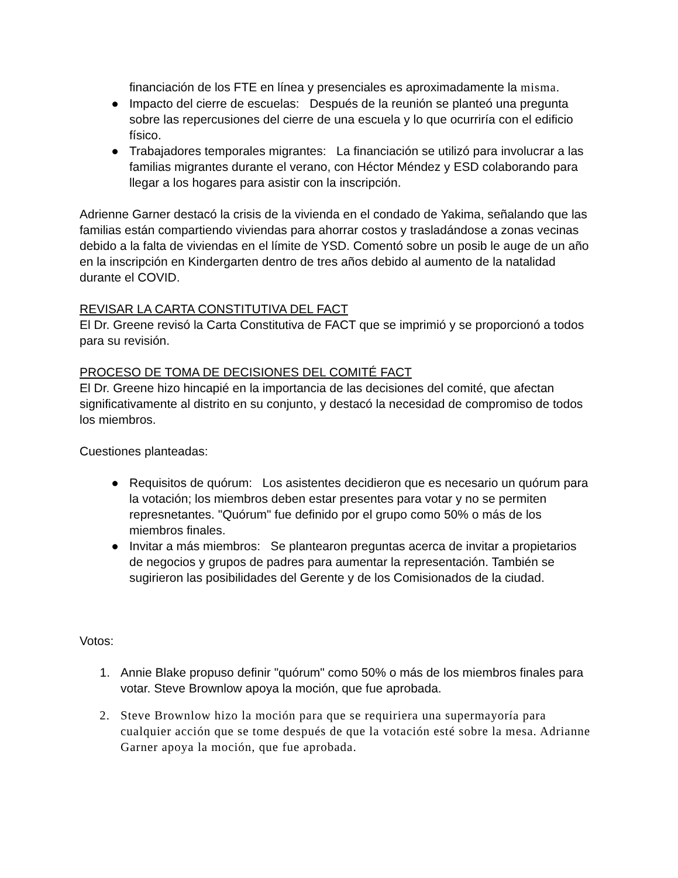financiación de los FTE en línea y presenciales es aproximadamente la misma.
● Impacto del cierre de escuelas: Después de la reunión se planteó una pregunta sobre las repercusiones del cierre de una escuela y lo que ocurriría con el edificio físico.
● Trabajadores temporales migrantes: La financiación se utilizó para involucrar a las familias migrantes durante el verano, con Héctor Méndez y ESD colaborando para llegar a los hogares para asistir con la inscripción.
Adrienne Garner destacó la crisis de la vivienda en el condado de Yakima, señalando que las familias están compartiendo viviendas para ahorrar costos y trasladándose a zonas vecinas debido a la falta de viviendas en el límite de YSD. Comentó sobre un posib le auge de un año en la inscripción en Kindergarten dentro de tres años debido al aumento de la natalidad durante el COVID.
REVISAR LA CARTA CONSTITUTIVA DEL FACT
El Dr. Greene revisó la Carta Constitutiva de FACT que se imprimió y se proporcionó a todos para su revisión.
PROCESO DE TOMA DE DECISIONES DEL COMITÉ FACT
El Dr. Greene hizo hincapié en la importancia de las decisiones del comité, que afectan significativamente al distrito en su conjunto, y destacó la necesidad de compromiso de todos los miembros.
Cuestiones planteadas:
● Requisitos de quórum: Los asistentes decidieron que es necesario un quórum para la votación; los miembros deben estar presentes para votar y no se permiten represnetantes. "Quórum" fue definido por el grupo como 50% o más de los miembros finales.
● Invitar a más miembros: Se plantearon preguntas acerca de invitar a propietarios de negocios y grupos de padres para aumentar la representación. También se sugirieron las posibilidades del Gerente y de los Comisionados de la ciudad.
Votos:
1. Annie Blake propuso definir "quórum" como 50% o más de los miembros finales para votar. Steve Brownlow apoya la moción, que fue aprobada.
2. Steve Brownlow hizo la moción para que se requiriera una supermayoría para cualquier acción que se tome después de que la votación esté sobre la mesa. Adrianne Garner apoya la moción, que fue aprobada.